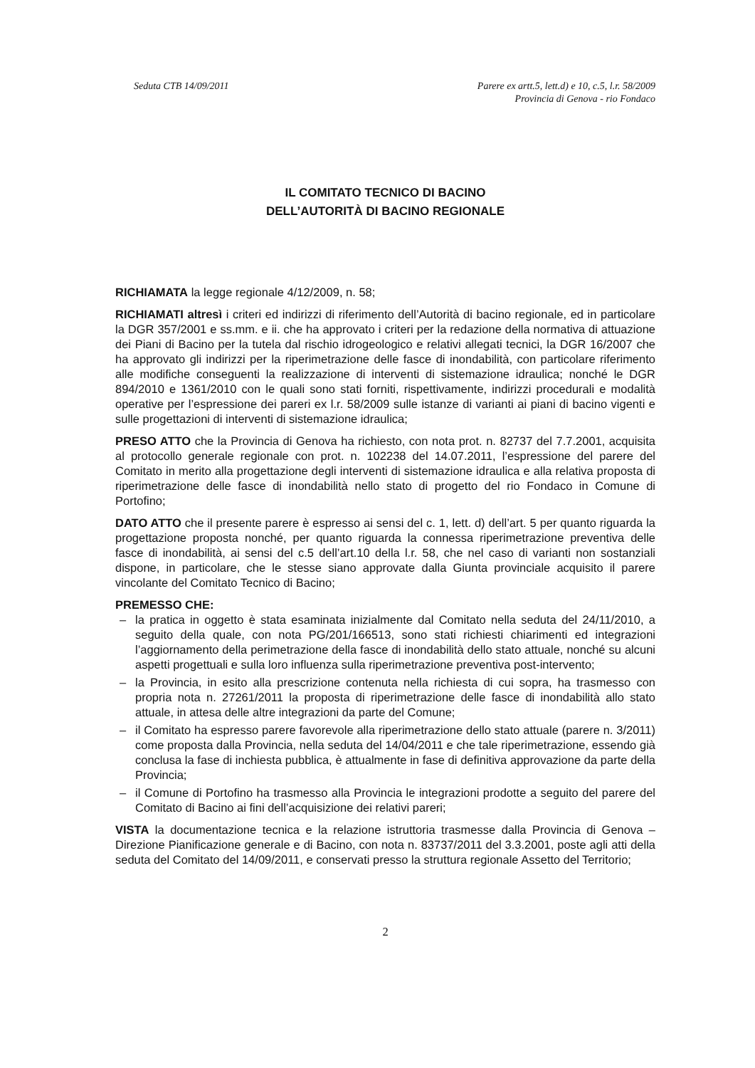Seduta CTB 14/09/2011 Parere ex artt.5, lett.d) e 10, c.5, l.r. 58/2009
Provincia di Genova - rio Fondaco
IL COMITATO TECNICO DI BACINO
DELL’AUTORITÀ DI BACINO REGIONALE
RICHIAMATA la legge regionale 4/12/2009, n. 58;
RICHIAMATI altresì i criteri ed indirizzi di riferimento dell’Autorità di bacino regionale, ed in particolare la DGR 357/2001 e ss.mm. e ii. che ha approvato i criteri per la redazione della normativa di attuazione dei Piani di Bacino per la tutela dal rischio idrogeologico e relativi allegati tecnici, la DGR 16/2007 che ha approvato gli indirizzi per la riperimetrazione delle fasce di inondabilità, con particolare riferimento alle modifiche conseguenti la realizzazione di interventi di sistemazione idraulica; nonché le DGR 894/2010 e 1361/2010 con le quali sono stati forniti, rispettivamente, indirizzi procedurali e modalità operative per l’espressione dei pareri ex l.r. 58/2009 sulle istanze di varianti ai piani di bacino vigenti e sulle progettazioni di interventi di sistemazione idraulica;
PRESO ATTO che la Provincia di Genova ha richiesto, con nota prot. n. 82737 del 7.7.2001, acquisita al protocollo generale regionale con prot. n. 102238 del 14.07.2011, l’espressione del parere del Comitato in merito alla progettazione degli interventi di sistemazione idraulica e alla relativa proposta di riperimetrazione delle fasce di inondabilità nello stato di progetto del rio Fondaco in Comune di Portofino;
DATO ATTO che il presente parere è espresso ai sensi del c. 1, lett. d) dell’art. 5 per quanto riguarda la progettazione proposta nonché, per quanto riguarda la connessa riperimetrazione preventiva delle fasce di inondabilità, ai sensi del c.5 dell’art.10 della l.r. 58, che nel caso di varianti non sostanziali dispone, in particolare, che le stesse siano approvate dalla Giunta provinciale acquisito il parere vincolante del Comitato Tecnico di Bacino;
PREMESSO CHE:
– la pratica in oggetto è stata esaminata inizialmente dal Comitato nella seduta del 24/11/2010, a seguito della quale, con nota PG/201/166513, sono stati richiesti chiarimenti ed integrazioni l’aggiornamento della perimetrazione della fasce di inondabilità dello stato attuale, nonché su alcuni aspetti progettuali e sulla loro influenza sulla riperimetrazione preventiva post-intervento;
– la Provincia, in esito alla prescrizione contenuta nella richiesta di cui sopra, ha trasmesso con propria nota n. 27261/2011 la proposta di riperimetrazione delle fasce di inondabilità allo stato attuale, in attesa delle altre integrazioni da parte del Comune;
– il Comitato ha espresso parere favorevole alla riperimetrazione dello stato attuale (parere n. 3/2011) come proposta dalla Provincia, nella seduta del 14/04/2011 e che tale riperimetrazione, essendo già conclusa la fase di inchiesta pubblica, è attualmente in fase di definitiva approvazione da parte della Provincia;
– il Comune di Portofino ha trasmesso alla Provincia le integrazioni prodotte a seguito del parere del Comitato di Bacino ai fini dell’acquisizione dei relativi pareri;
VISTA la documentazione tecnica e la relazione istruttoria trasmesse dalla Provincia di Genova – Direzione Pianificazione generale e di Bacino, con nota n. 83737/2011 del 3.3.2001, poste agli atti della seduta del Comitato del 14/09/2011, e conservati presso la struttura regionale Assetto del Territorio;
2